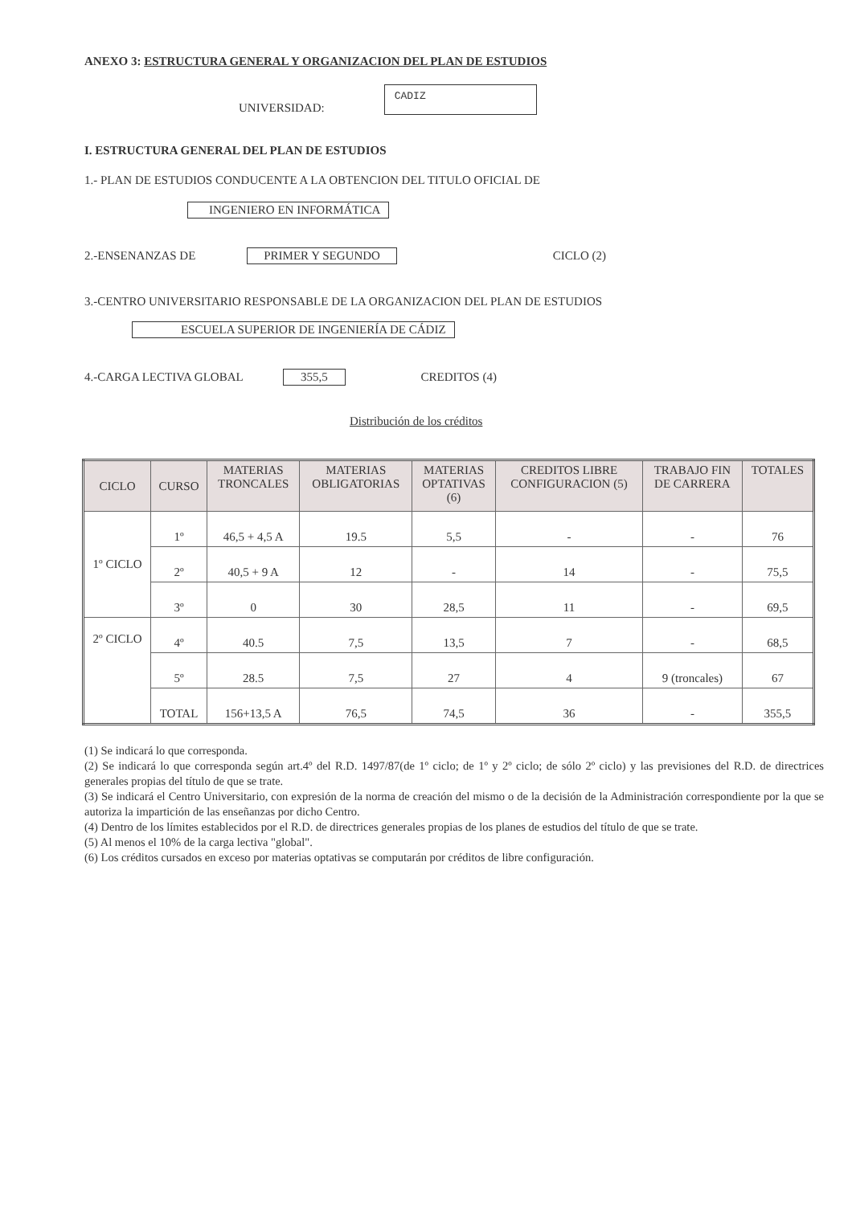ANEXO 3: ESTRUCTURA GENERAL Y ORGANIZACION DEL PLAN DE ESTUDIOS
UNIVERSIDAD: CADIZ
I. ESTRUCTURA GENERAL DEL PLAN DE ESTUDIOS
1.- PLAN DE ESTUDIOS CONDUCENTE A LA OBTENCION DEL TITULO OFICIAL DE
INGENIERO EN INFORMÁTICA
2.-ENSENANZAS DE PRIMER Y SEGUNDO CICLO (2)
3.-CENTRO UNIVERSITARIO RESPONSABLE DE LA ORGANIZACION DEL PLAN DE ESTUDIOS
ESCUELA SUPERIOR DE INGENIERÍA DE CÁDIZ
4.-CARGA LECTIVA GLOBAL 355,5 CREDITOS (4)
Distribución de los créditos
| CICLO | CURSO | MATERIAS TRONCALES | MATERIAS OBLIGATORIAS | MATERIAS OPTATIVAS (6) | CREDITOS LIBRE CONFIGURACION (5) | TRABAJO FIN DE CARRERA | TOTALES |
| --- | --- | --- | --- | --- | --- | --- | --- |
| 1º CICLO | 1º | 46,5 + 4,5 A | 19.5 | 5,5 | - | - | 76 |
| | 2º | 40,5 + 9 A | 12 | - | 14 | - | 75,5 |
| | 3º | 0 | 30 | 28,5 | 11 | - | 69,5 |
| 2º CICLO | 4º | 40.5 | 7,5 | 13,5 | 7 | - | 68,5 |
| | 5º | 28.5 | 7,5 | 27 | 4 | 9 (troncales) | 67 |
| | TOTAL | 156+13,5 A | 76,5 | 74,5 | 36 | - | 355,5 |
(1) Se indicará lo que corresponda.
(2) Se indicará lo que corresponda según art.4º del R.D. 1497/87(de 1º ciclo; de 1º y 2º ciclo; de sólo 2º ciclo) y las previsiones del R.D. de directrices generales propias del título de que se trate.
(3) Se indicará el Centro Universitario, con expresión de la norma de creación del mismo o de la decisión de la Administración correspondiente por la que se autoriza la impartición de las enseñanzas por dicho Centro.
(4) Dentro de los límites establecidos por el R.D. de directrices generales propias de los planes de estudios del título de que se trate.
(5) Al menos el 10% de la carga lectiva "global".
(6) Los créditos cursados en exceso por materias optativas se computarán por créditos de libre configuración.